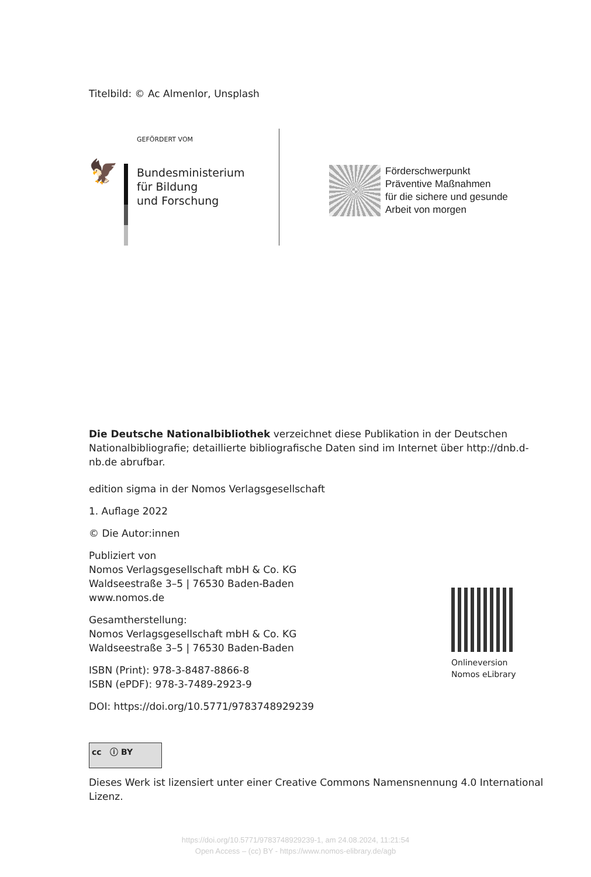Titelbild: © Ac Almenlor, Unsplash
🦅
GEFÖRDERT VOM
Bundesministerium
für Bildung
und Forschung
Förderschwerpunkt
Präventive Maßnahmen
für die sichere und gesunde
Arbeit von morgen
Die Deutsche Nationalbibliothek verzeichnet diese Publikation in der Deutschen Nationalbibliografie; detaillierte bibliografische Daten sind im Internet über http://dnb.d-nb.de abrufbar.
edition sigma in der Nomos Verlagsgesellschaft
1. Auflage 2022
© Die Autor:innen
Publiziert von
Nomos Verlagsgesellschaft mbH & Co. KG
Waldseestraße 3–5 | 76530 Baden-Baden
www.nomos.de
Gesamtherstellung:
Nomos Verlagsgesellschaft mbH & Co. KG
Waldseestraße 3–5 | 76530 Baden-Baden
ISBN (Print): 978-3-8487-8866-8
ISBN (ePDF): 978-3-7489-2923-9
DOI: https://doi.org/10.5771/9783748929239
Onlineversion
Nomos eLibrary
cc ⓘ BY
Dieses Werk ist lizensiert unter einer Creative Commons Namensnennung 4.0 International Lizenz.
https://doi.org/10.5771/9783748929239-1, am 24.08.2024, 11:21:54
Open Access – (cc) BY - https://www.nomos-elibrary.de/agb